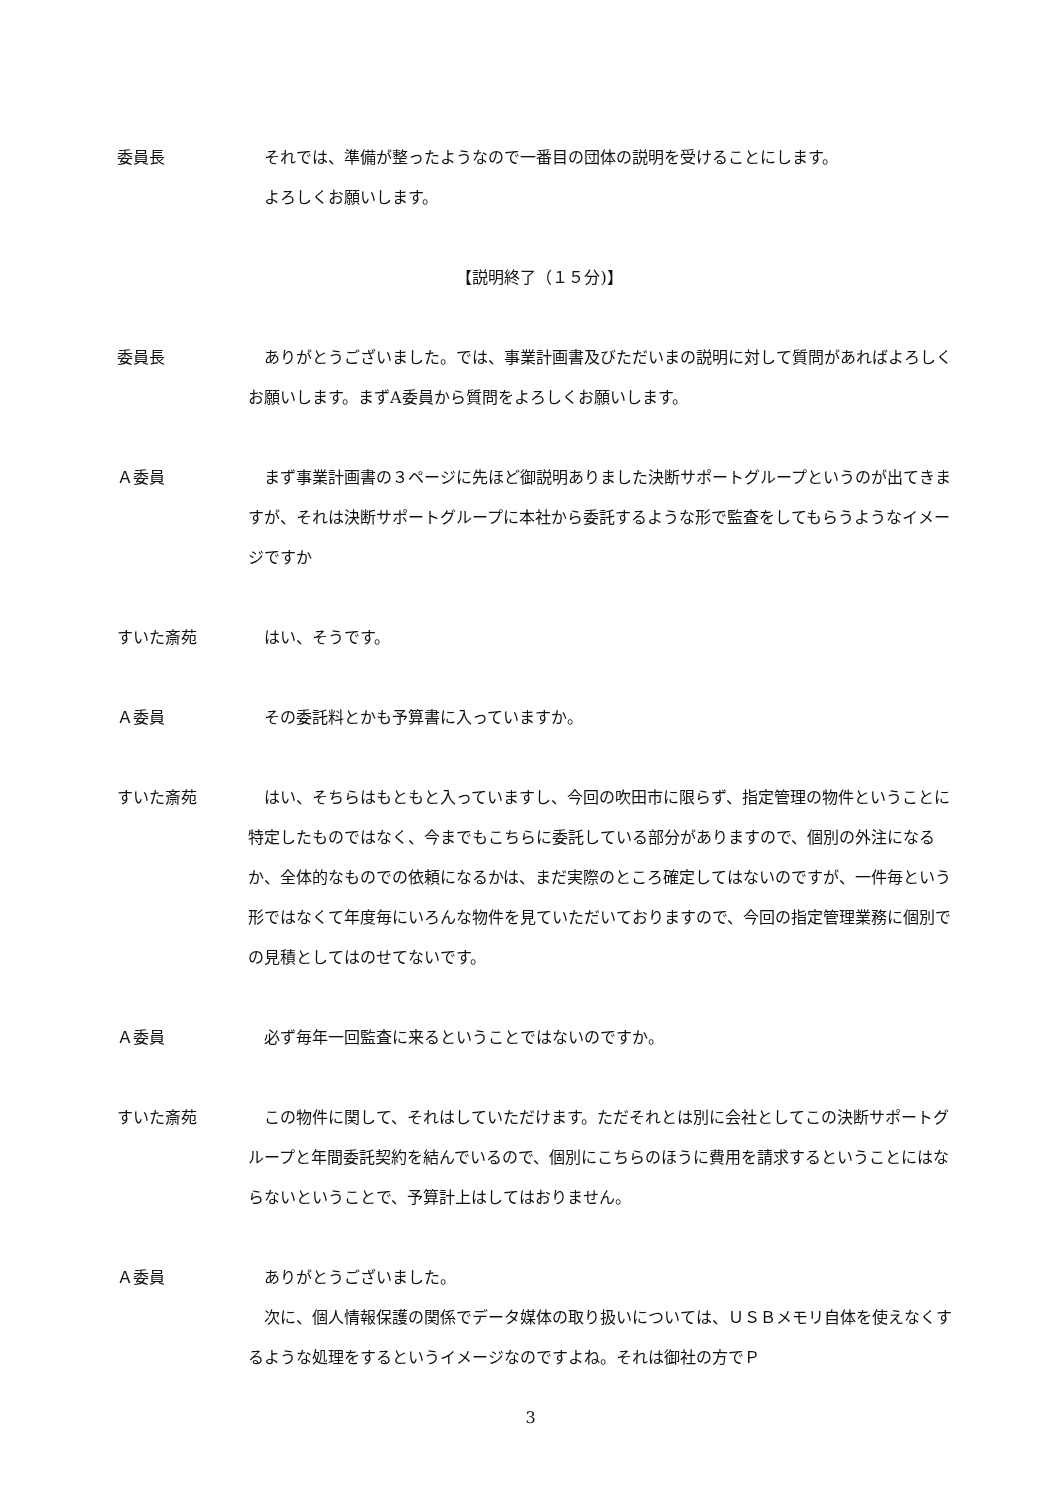委員長 それでは、準備が整ったようなので一番目の団体の説明を受けることにします。
よろしくお願いします。
【説明終了（１５分)】
委員長 ありがとうございました。では、事業計画書及びただいまの説明に対して質問があればよろしくお願いします。まずA委員から質問をよろしくお願いします。
Ａ委員 まず事業計画書の３ページに先ほど御説明ありました決断サポートグループというのが出てきますが、それは決断サポートグループに本社から委託するような形で監査をしてもらうようなイメージですか
すいた斎苑 はい、そうです。
Ａ委員 その委託料とかも予算書に入っていますか。
すいた斎苑 はい、そちらはもともと入っていますし、今回の吹田市に限らず、指定管理の物件ということに特定したものではなく、今までもこちらに委託している部分がありますので、個別の外注になるか、全体的なものでの依頼になるかは、まだ実際のところ確定してはないのですが、一件毎という形ではなくて年度毎にいろんな物件を見ていただいておりますので、今回の指定管理業務に個別での見積としてはのせてないです。
Ａ委員 必ず毎年一回監査に来るということではないのですか。
すいた斎苑 この物件に関して、それはしていただけます。ただそれとは別に会社としてこの決断サポートグループと年間委託契約を結んでいるので、個別にこちらのほうに費用を請求するということにはならないということで、予算計上はしてはおりません。
Ａ委員 ありがとうございました。
次に、個人情報保護の関係でデータ媒体の取り扱いについては、ＵＳＢメモリ自体を使えなくするような処理をするというイメージなのですよね。それは御社の方でＰ
3